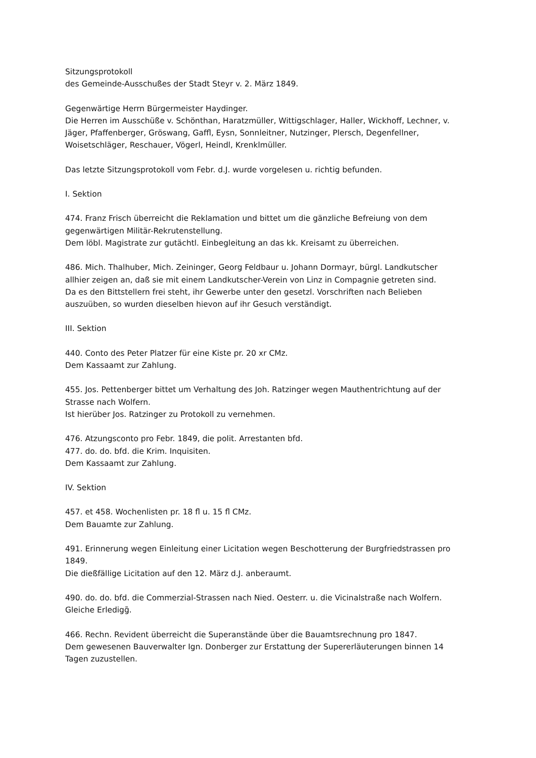Sitzungsprotokoll
des Gemeinde-Ausschußes der Stadt Steyr v. 2. März 1849.
Gegenwärtige Herrn Bürgermeister Haydinger.
Die Herren im Ausschüße v. Schönthan, Haratzmüller, Wittigschlager, Haller, Wickhoff, Lechner, v. Jäger, Pfaffenberger, Gröswang, Gaffl, Eysn, Sonnleitner, Nutzinger, Plersch, Degenfellner, Woisetschläger, Reschauer, Vögerl, Heindl, Krenklmüller.
Das letzte Sitzungsprotokoll vom Febr. d.J. wurde vorgelesen u. richtig befunden.
I. Sektion
474. Franz Frisch überreicht die Reklamation und bittet um die gänzliche Befreiung von dem gegenwärtigen Militär-Rekrutenstellung.
Dem löbl. Magistrate zur gutächtl. Einbegleitung an das kk. Kreisamt zu überreichen.
486. Mich. Thalhuber, Mich. Zeininger, Georg Feldbaur u. Johann Dormayr, bürgl. Landkutscher allhier zeigen an, daß sie mit einem Landkutscher-Verein von Linz in Compagnie getreten sind.
Da es den Bittstellern frei steht, ihr Gewerbe unter den gesetzl. Vorschriften nach Belieben auszuüben, so wurden dieselben hievon auf ihr Gesuch verständigt.
III. Sektion
440. Conto des Peter Platzer für eine Kiste pr. 20 xr CMz.
Dem Kassaamt zur Zahlung.
455. Jos. Pettenberger bittet um Verhaltung des Joh. Ratzinger wegen Mauthentrichtung auf der Strasse nach Wolfern.
Ist hierüber Jos. Ratzinger zu Protokoll zu vernehmen.
476. Atzungsconto pro Febr. 1849, die polit. Arrestanten bfd.
477. do. do. bfd. die Krim. Inquisiten.
Dem Kassaamt zur Zahlung.
IV. Sektion
457. et 458. Wochenlisten pr. 18 fl u. 15 fl CMz.
Dem Bauamte zur Zahlung.
491. Erinnerung wegen Einleitung einer Licitation wegen Beschotterung der Burgfriedstrassen pro 1849.
Die dießfällige Licitation auf den 12. März d.J. anberaumt.
490. do. do. bfd. die Commerzial-Strassen nach Nied. Oesterr. u. die Vicinalstraße nach Wolfern.
Gleiche Erledigg̃.
466. Rechn. Revident überreicht die Superanstände über die Bauamtsrechnung pro 1847.
Dem gewesenen Bauverwalter Ign. Donberger zur Erstattung der Supererläuterungen binnen 14 Tagen zuzustellen.